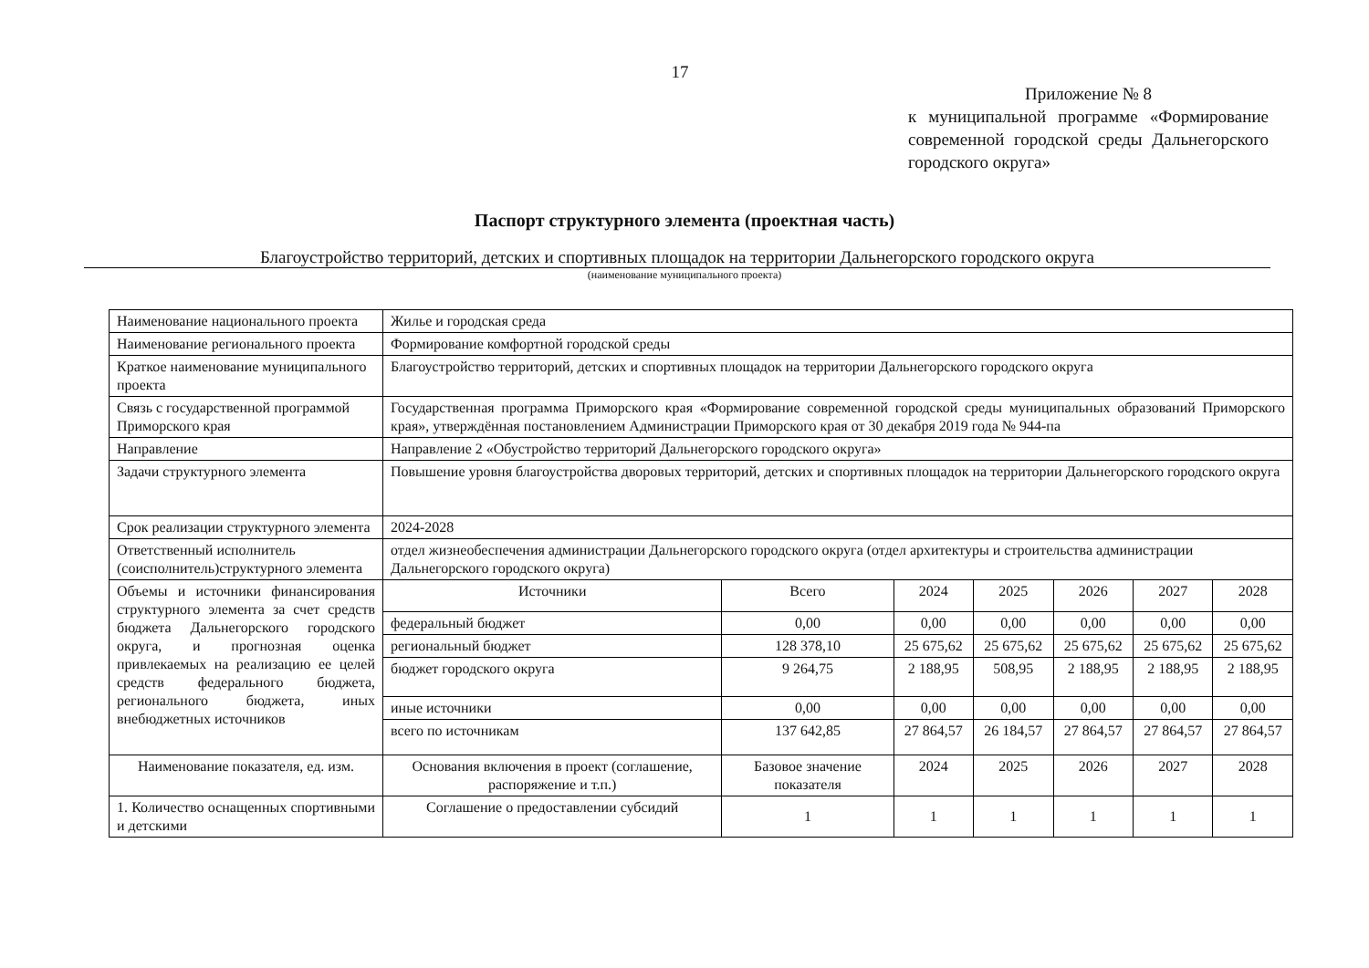17
Приложение № 8
к муниципальной программе «Формирование современной городской среды Дальнегорского городского округа»
Паспорт структурного элемента (проектная часть)
Благоустройство территорий, детских и спортивных площадок на территории Дальнегорского городского округа
(наименование муниципального проекта)
| Наименование национального проекта | Жилье и городская среда | | | | | | |
| Наименование регионального проекта | Формирование комфортной городской среды | | | | | | |
| Краткое наименование муниципального проекта | Благоустройство территорий, детских и спортивных площадок на территории Дальнегорского городского округа | | | | | | |
| Связь с государственной программой Приморского края | Государственная программа Приморского края «Формирование современной городской среды муниципальных образований Приморского края», утверждённая постановлением Администрации Приморского края от 30 декабря 2019 года № 944-па | | | | | | |
| Направление | Направление 2 «Обустройство территорий Дальнегорского городского округа» | | | | | | |
| Задачи структурного элемента | Повышение уровня благоустройства дворовых территорий, детских и спортивных площадок на территории Дальнегорского городского округа | | | | | | |
| Срок реализации структурного элемента | 2024-2028 | | | | | | |
| Ответственный исполнитель (соисполнитель)структурного элемента | отдел жизнеобеспечения администрации Дальнегорского городского округа (отдел архитектуры и строительства администрации Дальнегорского городского округа) | | | | | | |
| Объемы и источники финансирования структурного элемента за счет средств бюджета Дальнегорского городского округа, и прогнозная оценка привлекаемых на реализацию ее целей средств федерального бюджета, регионального бюджета, иных внебюджетных источников | Источники | Всего | 2024 | 2025 | 2026 | 2027 | 2028 |
| | федеральный бюджет | 0,00 | 0,00 | 0,00 | 0,00 | 0,00 | 0,00 |
| | региональный бюджет | 128 378,10 | 25 675,62 | 25 675,62 | 25 675,62 | 25 675,62 | 25 675,62 |
| | бюджет городского округа | 9 264,75 | 2 188,95 | 508,95 | 2 188,95 | 2 188,95 | 2 188,95 |
| | иные источники | 0,00 | 0,00 | 0,00 | 0,00 | 0,00 | 0,00 |
| | всего по источникам | 137 642,85 | 27 864,57 | 26 184,57 | 27 864,57 | 27 864,57 | 27 864,57 |
| Наименование показателя, ед. изм. | Основания включения в проект (соглашение, распоряжение и т.п.) | Базовое значение показателя | 2024 | 2025 | 2026 | 2027 | 2028 |
| 1. Количество оснащенных спортивными и детскими | Соглашение о предоставлении субсидий | 1 | 1 | 1 | 1 | 1 | 1 |